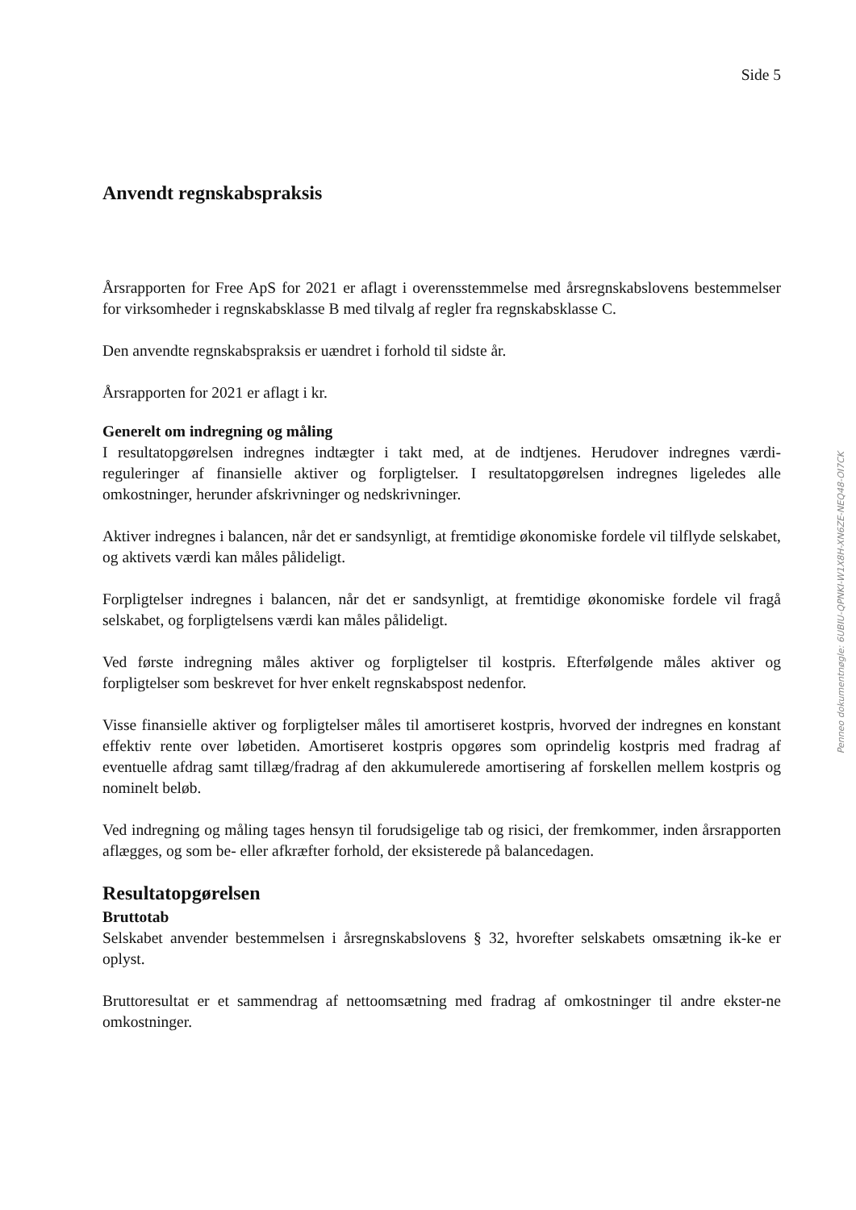Side 5
Anvendt regnskabspraksis
Årsrapporten for Free ApS for 2021 er aflagt i overensstemmelse med årsregnskabslovens bestemmelser for virksomheder i regnskabsklasse B med tilvalg af regler fra regnskabsklasse C.
Den anvendte regnskabspraksis er uændret i forhold til sidste år.
Årsrapporten for 2021 er aflagt i kr.
Generelt om indregning og måling
I resultatopgørelsen indregnes indtægter i takt med, at de indtjenes. Herudover indregnes værdi-reguleringer af finansielle aktiver og forpligtelser. I resultatopgørelsen indregnes ligeledes alle omkostninger, herunder afskrivninger og nedskrivninger.
Aktiver indregnes i balancen, når det er sandsynligt, at fremtidige økonomiske fordele vil tilflyde selskabet, og aktivets værdi kan måles pålideligt.
Forpligtelser indregnes i balancen, når det er sandsynligt, at fremtidige økonomiske fordele vil fragå selskabet, og forpligtelsens værdi kan måles pålideligt.
Ved første indregning måles aktiver og forpligtelser til kostpris. Efterfølgende måles aktiver og forpligtelser som beskrevet for hver enkelt regnskabspost nedenfor.
Visse finansielle aktiver og forpligtelser måles til amortiseret kostpris, hvorved der indregnes en konstant effektiv rente over løbetiden. Amortiseret kostpris opgøres som oprindelig kostpris med fradrag af eventuelle afdrag samt tillæg/fradrag af den akkumulerede amortisering af forskellen mellem kostpris og nominelt beløb.
Ved indregning og måling tages hensyn til forudsigelige tab og risici, der fremkommer, inden årsrapporten aflægges, og som be- eller afkræfter forhold, der eksisterede på balancedagen.
Resultatopgørelsen
Bruttotab
Selskabet anvender bestemmelsen i årsregnskabslovens § 32, hvorefter selskabets omsætning ik-ke er oplyst.
Bruttoresultat er et sammendrag af nettoomsætning med fradrag af omkostninger til andre ekster-ne omkostninger.
Penneo dokumentnøgle: 6UBIU-QPNKI-W1X8H-XN6ZE-NEQ48-OI7CK